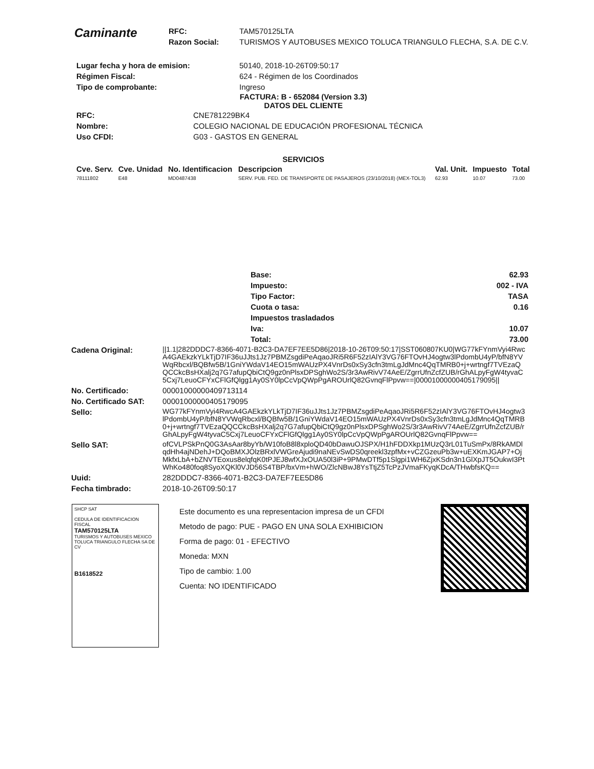Caminante
| RFC: | TAM570125LTA |
| Razon Social: | TURISMOS Y AUTOBUSES MEXICO TOLUCA TRIANGULO FLECHA, S.A. DE C.V. |
| Lugar fecha y hora de emision: | 50140, 2018-10-26T09:50:17 |
| Régimen Fiscal: | 624 - Régimen de los Coordinados |
| Tipo de comprobante: | Ingreso |
FACTURA: B - 652084 (Version 3.3)
DATOS DEL CLIENTE
| RFC: | CNE781229BK4 |
| Nombre: | COLEGIO NACIONAL DE EDUCACIÓN PROFESIONAL TÉCNICA |
| Uso CFDI: | G03 - GASTOS EN GENERAL |
SERVICIOS
| Cve. Serv. | Cve. Unidad | No. Identificacion | Descripcion | Val. Unit. | Impuesto | Total |
| --- | --- | --- | --- | --- | --- | --- |
| 78111802 | E48 | MD0487438 | SERV. PUB. FED. DE TRANSPORTE DE PASAJEROS (23/10/2018) (MEX-TOL3) | 62.93 | 10.07 | 73.00 |
| Base: | 62.93 |
| Impuesto: | 002 - IVA |
| Tipo Factor: | TASA |
| Cuota o tasa: | 0.16 |
| Impuestos trasladados | |
| Iva: | 10.07 |
| Total: | 73.00 |
| Cadena Original: | //1.1/282DDDC7-8366-4071-B2C3-DA7EF7EE5D86/2018-10-26T09:50:17/SST060807KU0/WG77kFYnmVyi4RwcA4GAEkzkYLkTjD7IF36uJJts1Jz7PBMZsgdiPeAqaoJRi5R6F52zIAlY3VG76FTOvHJ4ogtw3lPdombU4yP/bfN8YVWqRbcxl/BQBfw5B/1GniYWdaV14EO15mWAUzPX4VnrDs0xSy3cfn3tmLgJdMnc4QqTMRB0+j+wrtngf7TVEzaQQCCkcBsHXalj2q7G7afupQbiCtQ9gz0nPlsxDPSghWo2S/3r3AwRivV74AeE/ZgrrUfnZcfZUB/rGhALpyFgW4tyvaC5Cxj7LeuoCFYxCFlGfQlgg1Ay0SY0lpCcVpQWpPgAROUrlQ82GvnqFlPpvw==/00001000000405179095// |
| No. Certificado: | 00001000000409713114 |
| No. Certificado SAT: | 00001000000405179095 |
| Sello: | WG77kFYnmVyi4RwcA4GAEkzkYLkTjD7IF36uJJts1Jz7PBMZsgdiPeAqaoJRi5R6F52zIAlY3VG76FTOvHJ4ogtw3lPdombU4yP/bfN8YVWqRbcxl/BQBfw5B/1GniYWdaV14EO15mWAUzPX4VnrDs0xSy3cfn3tmLgJdMnc4QqTMRB0+j+wrtngf7TVEzaQQCCkcBsHXalj2q7G7afupQbiCtQ9gz0nPlsxDPSghWo2S/3r3AwRivV74AeE/ZgrrUfnZcfZUB/rGhALpyFgW4tyvaC5Cxj7LeuoCFYxCFlGfQlgg1Ay0SY0lpCcVpQWpPgAROUrlQ82GvnqFlPpvw== |
| Sello SAT: | ofCVLPSkPnQ0G3AsAar8byYb/W10foB8l8xploQD40bDawuOJSPX/H1hFDDXkp1MUzQ3rL01TuSmPx/8RkAMDlqdHh4ajNDehJ+DQoBMXJOlzBRxlVWGreAjudi9naNEvSwDS0qreekl3zpfMx+vCZGzeuPb3w+uEXKmJGAP7+OjMkfxLbA+bZNVTEoxus8elqfqK0tPJEJ8wfXJxOUA50l3iP+9PMwDTf5p1Slgpi1WH6ZjxKSdn3n1GlXpJT5OukwI3PtWhKo480foq8SyoXQKl0VJD56S4TBP/bxVm+hWO/ZlcNBwJ8YsTtjZ5TcPzJVmaFKyqKDcA/THwbfsKQ== |
| Uuid: | 282DDDC7-8366-4071-B2C3-DA7EF7EE5D86 |
| Fecha timbrado: | 2018-10-26T09:50:17 |
SHCP SAT
CEDULA DE IDENTIFICACION FISCAL
TAM570125LTA
TURISMOS Y AUTOBUSES MEXICO TOLUCA TRIANGULO FLECHA SA DE CV
B1618522
Este documento es una representacion impresa de un CFDI
Metodo de pago: PUE - PAGO EN UNA SOLA EXHIBICION
Forma de pago: 01 - EFECTIVO
Moneda: MXN
Tipo de cambio: 1.00
Cuenta: NO IDENTIFICADO